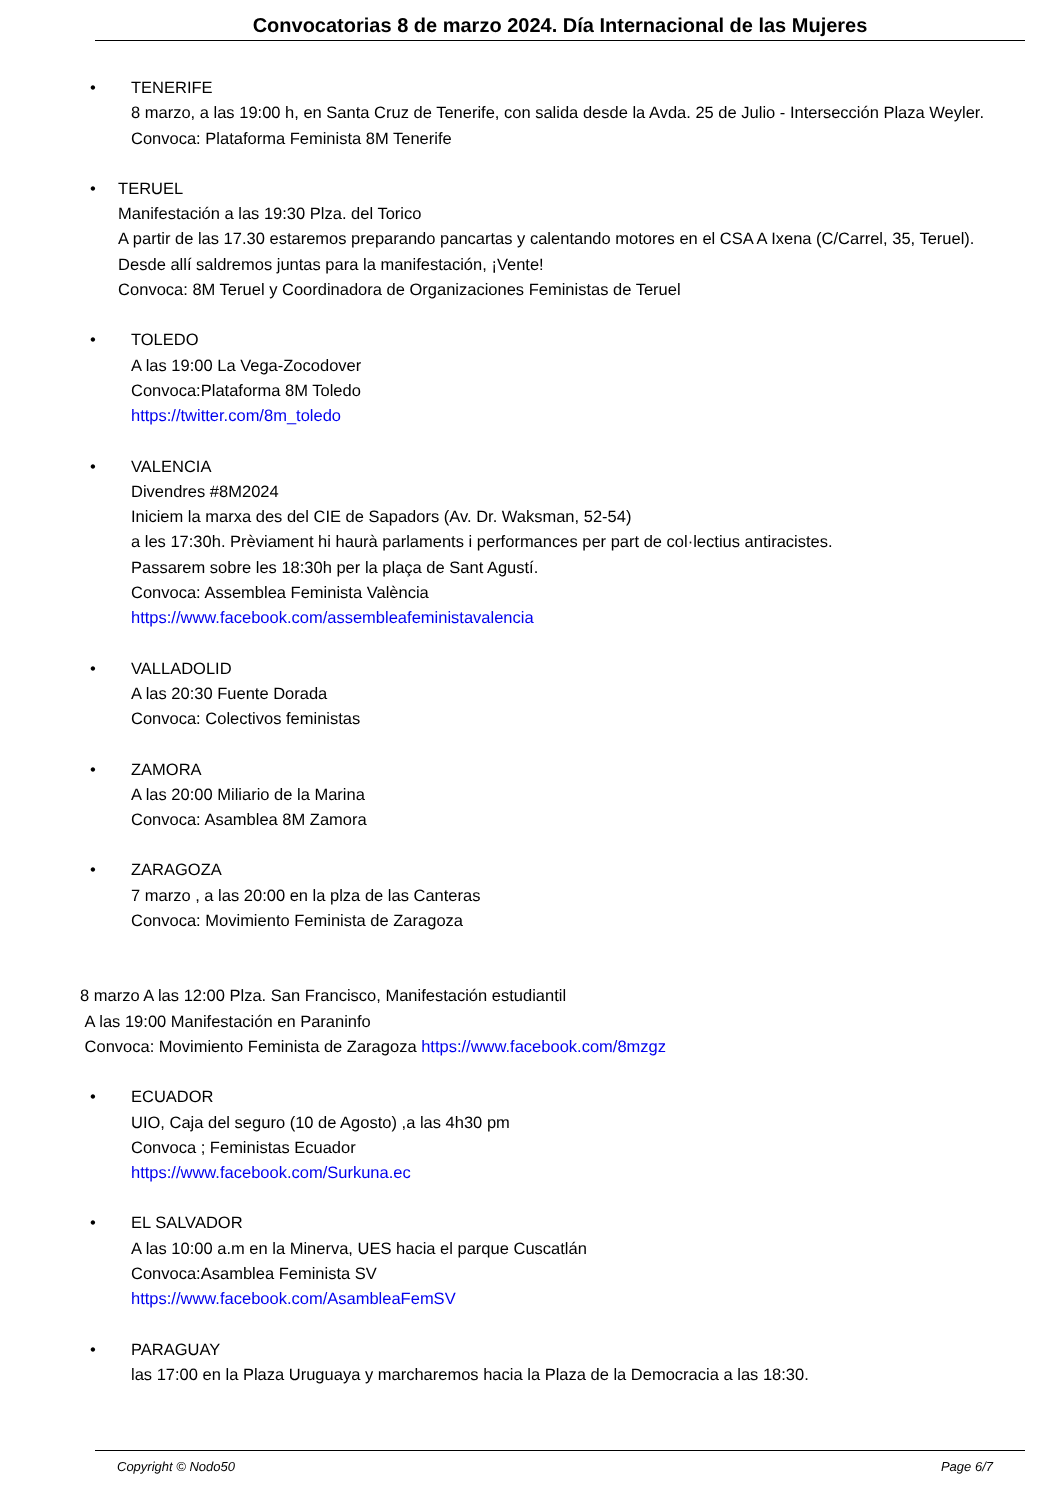Convocatorias 8 de marzo 2024. Día Internacional de las Mujeres
• TENERIFE
8 marzo, a las 19:00 h, en Santa Cruz de Tenerife, con salida desde la Avda. 25 de Julio - Intersección Plaza Weyler.
Convoca: Plataforma Feminista 8M Tenerife
• TERUEL
Manifestación a las 19:30 Plza. del Torico
A partir de las 17.30 estaremos preparando pancartas y calentando motores en el CSA A Ixena (C/Carrel, 35, Teruel). Desde allí saldremos juntas para la manifestación, ¡Vente!
Convoca: 8M Teruel y Coordinadora de Organizaciones Feministas de Teruel
• TOLEDO
A las 19:00 La Vega-Zocodover
Convoca:Plataforma 8M Toledo
https://twitter.com/8m_toledo
• VALENCIA
Divendres #8M2024
Iniciem la marxa des del CIE de Sapadors (Av. Dr. Waksman, 52-54)
a les 17:30h. Prèviament hi haurà parlaments i performances per part de col·lectius antiracistes.
Passarem sobre les 18:30h per la plaça de Sant Agustí.
Convoca: Assemblea Feminista València
https://www.facebook.com/assembleafeministavalencia
• VALLADOLID
A las 20:30 Fuente Dorada
Convoca: Colectivos feministas
• ZAMORA
A las 20:00 Miliario de la Marina
Convoca: Asamblea 8M Zamora
• ZARAGOZA
7 marzo , a las 20:00 en la plza de las Canteras
Convoca: Movimiento Feminista de Zaragoza
8 marzo A las 12:00 Plza. San Francisco, Manifestación estudiantil
A las 19:00 Manifestación en Paraninfo
Convoca: Movimiento Feminista de Zaragoza https://www.facebook.com/8mzgz
• ECUADOR
UIO, Caja del seguro (10 de Agosto) ,a las 4h30 pm
Convoca ; Feministas Ecuador
https://www.facebook.com/Surkuna.ec
• EL SALVADOR
A las 10:00 a.m en la Minerva, UES hacia el parque Cuscatlán
Convoca:Asamblea Feminista SV
https://www.facebook.com/AsambleaFemSV
• PARAGUAY
las 17:00 en la Plaza Uruguaya y marcharemos hacia la Plaza de la Democracia a las 18:30.
Copyright © Nodo50 Page 6/7